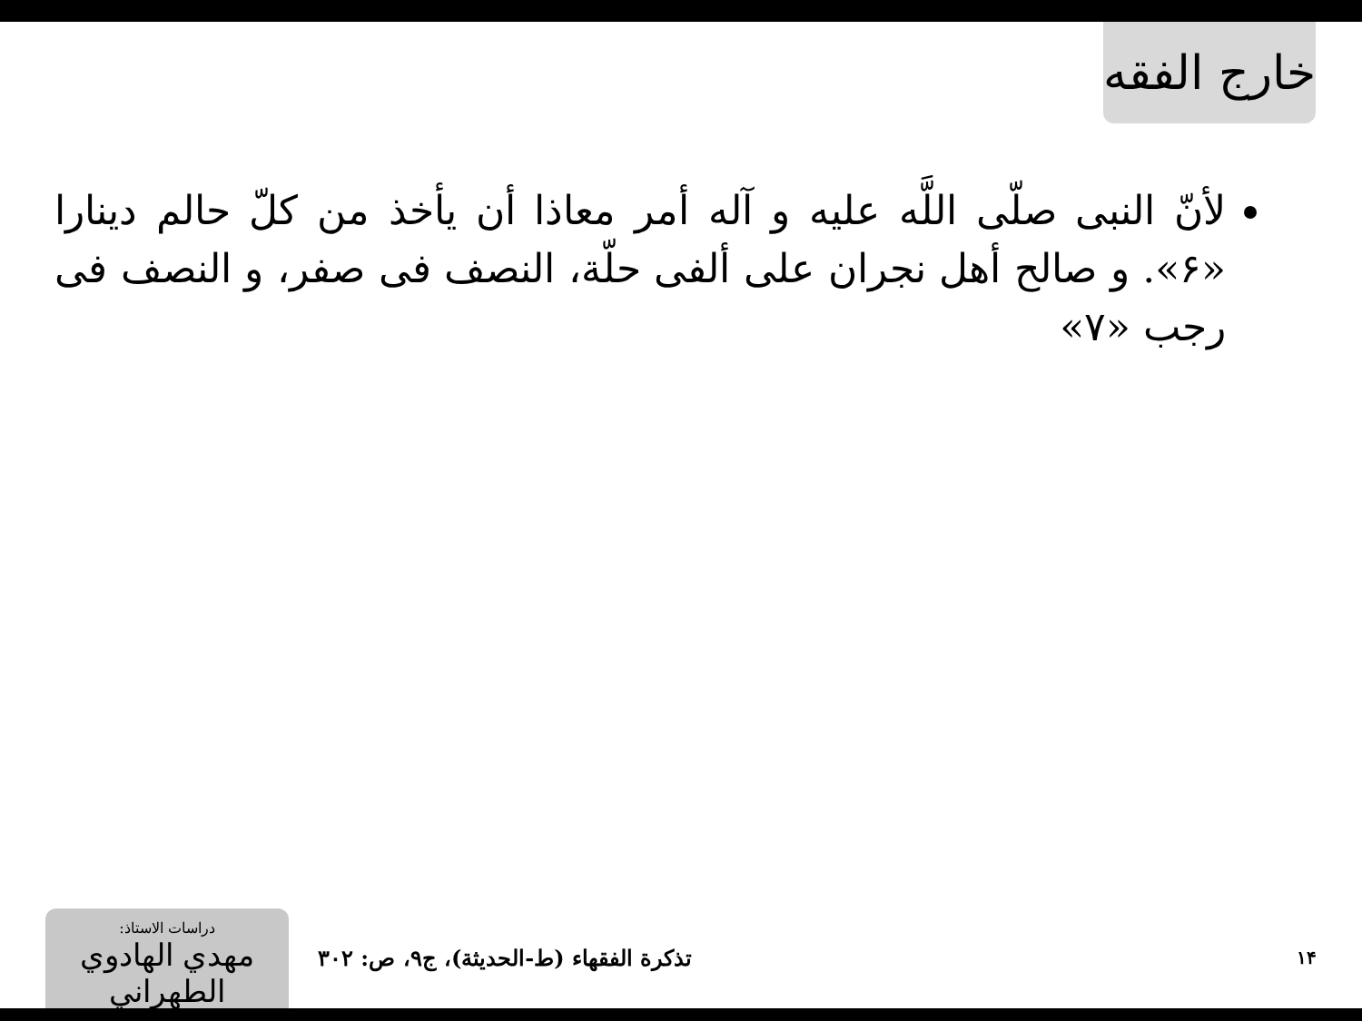خارج الفقه
لأنّ النبی صلّى اللَّه علیه و آله أمر معاذا أن یأخذ من کلّ حالم دینارا «۶». و صالح أهل نجران على ألفی حلّة، النصف فی صفر، و النصف فی رجب «۷»
دراسات الاستاذ:
مهدي الهادوي الطهراني
تذكرة الفقهاء (ط-الحديثة)، ج۹، ص: ۳۰۲
۱۴